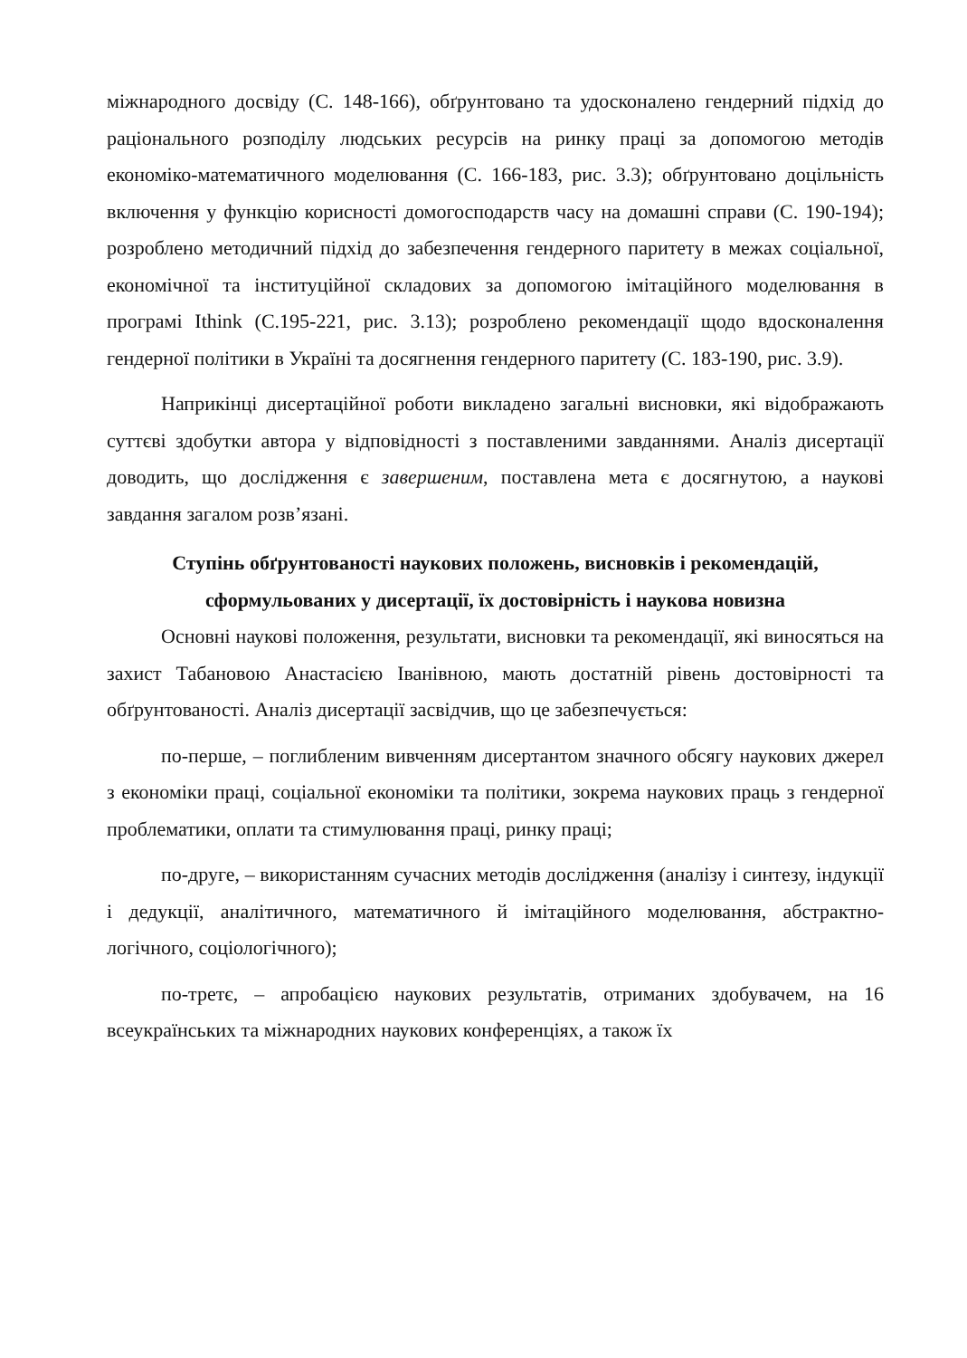міжнародного досвіду (С. 148-166), обґрунтовано та удосконалено гендерний підхід до раціонального розподілу людських ресурсів на ринку праці за допомогою методів економіко-математичного моделювання (С. 166-183, рис. 3.3); обґрунтовано доцільність включення у функцію корисності домогосподарств часу на домашні справи (С. 190-194); розроблено методичний підхід до забезпечення гендерного паритету в межах соціальної, економічної та інституційної складових за допомогою імітаційного моделювання в програмі Ithink (С.195-221, рис. 3.13); розроблено рекомендації щодо вдосконалення гендерної політики в Україні та досягнення гендерного паритету (С. 183-190, рис. 3.9).
Наприкінці дисертаційної роботи викладено загальні висновки, які відображають суттєві здобутки автора у відповідності з поставленими завданнями. Аналіз дисертації доводить, що дослідження є завершеним, поставлена мета є досягнутою, а наукові завдання загалом розв’язані.
Ступінь обґрунтованості наукових положень, висновків і рекомендацій, сформульованих у дисертації, їх достовірність і наукова новизна
Основні наукові положення, результати, висновки та рекомендації, які виносяться на захист Табановою Анастасією Іванівною, мають достатній рівень достовірності та обґрунтованості. Аналіз дисертації засвідчив, що це забезпечується:
по-перше, – поглибленим вивченням дисертантом значного обсягу наукових джерел з економіки праці, соціальної економіки та політики, зокрема наукових праць з гендерної проблематики, оплати та стимулювання праці, ринку праці;
по-друге, – використанням сучасних методів дослідження (аналізу і синтезу, індукції і дедукції, аналітичного, математичного й імітаційного моделювання, абстрактно-логічного, соціологічного);
по-третє, – апробацією наукових результатів, отриманих здобувачем, на 16 всеукраїнських та міжнародних наукових конференціях, а також їх